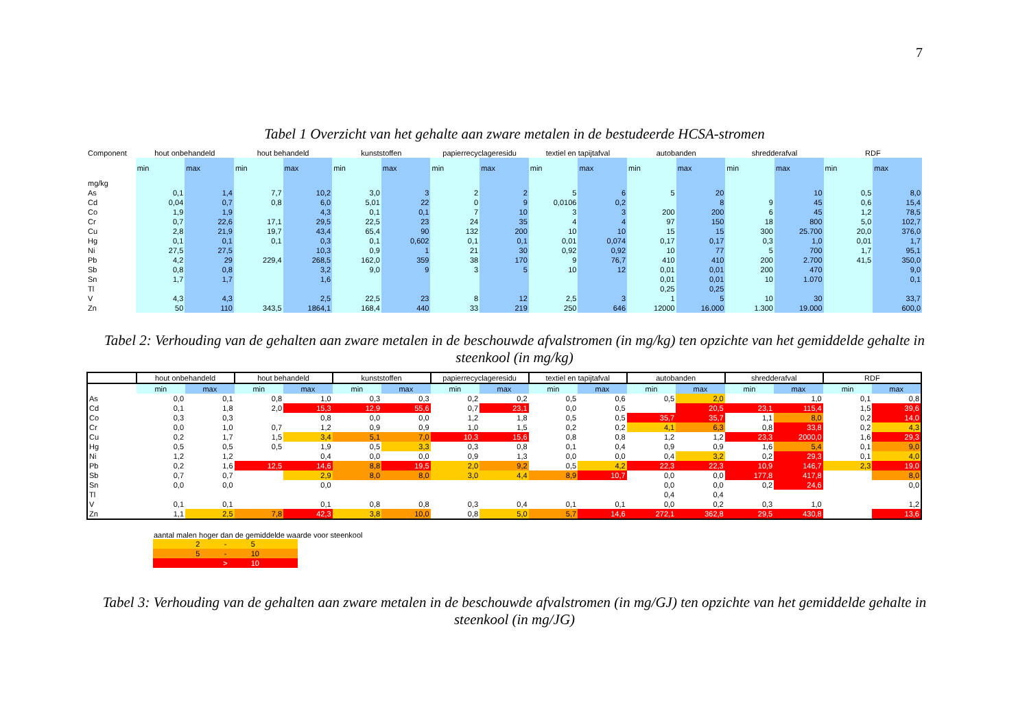7
Tabel 1 Overzicht van het gehalte aan zware metalen in de bestudeerde HCSA-stromen
| Component | hout onbehandeld | | hout behandeld | | kunststoffen | | papierrecyclageresidu | | textiel en tapijtafval | | autobanden | | shredderafval | | RDF | |
| --- | --- | --- | --- | --- | --- | --- | --- | --- | --- | --- | --- | --- | --- | --- | --- | --- |
| | min | max | min | max | min | max | min | max | min | max | min | max | min | max | min | max |
| mg/kg | | | | | | | | | | | | | | | | |
| As | 0,1 | 1,4 | 7,7 | 10,2 | 3,0 | 3 | 2 | 2 | 5 | 6 | 5 | 20 | | 10 | 0,5 | 8,0 |
| Cd | 0,04 | 0,7 | 0,8 | 6,0 | 5,01 | 22 | 0 | 9 | 0,0106 | 0,2 | | 8 | 9 | 45 | 0,6 | 15,4 |
| Co | 1,9 | 1,9 | | 4,3 | 0,1 | 0,1 | 7 | 10 | 3 | 3 | 200 | 200 | 6 | 45 | 1,2 | 78,5 |
| Cr | 0,7 | 22,6 | 17,1 | 29,5 | 22,5 | 23 | 24 | 35 | 4 | 4 | 97 | 150 | 18 | 800 | 5,0 | 102,7 |
| Cu | 2,8 | 21,9 | 19,7 | 43,4 | 65,4 | 90 | 132 | 200 | 10 | 10 | 15 | 15 | 300 | 25.700 | 20,0 | 376,0 |
| Hg | 0,1 | 0,1 | 0,1 | 0,3 | 0,1 | 0,602 | 0,1 | 0,1 | 0,01 | 0,074 | 0,17 | 0,17 | 0,3 | 1,0 | 0,01 | 1,7 |
| Ni | 27,5 | 27,5 | | 10,3 | 0,9 | 1 | 21 | 30 | 0,92 | 0,92 | 10 | 77 | 5 | 700 | 1,7 | 95,1 |
| Pb | 4,2 | 29 | 229,4 | 268,5 | 162,0 | 359 | 38 | 170 | 9 | 76,7 | 410 | 410 | 200 | 2.700 | 41,5 | 350,0 |
| Sb | 0,8 | 0,8 | | 3,2 | 9,0 | 9 | 3 | 5 | 10 | 12 | 0,01 | 0,01 | 200 | 470 | | 9,0 |
| Sn | 1,7 | 1,7 | | 1,6 | | | | | | | 0,01 | 0,01 | 10 | 1.070 | | 0,1 |
| Tl | | | | | | | | | | | 0,25 | 0,25 | | | | |
| V | 4,3 | 4,3 | | 2,5 | 22,5 | 23 | 8 | 12 | 2,5 | 3 | 1 | 5 | 10 | 30 | | 33,7 |
| Zn | 50 | 110 | 343,5 | 1864,1 | 168,4 | 440 | 33 | 219 | 250 | 646 | 12000 | 16.000 | 1.300 | 19.000 | | 600,0 |
Tabel 2: Verhouding van de gehalten aan zware metalen in de beschouwde afvalstromen (in mg/kg) ten opzichte van het gemiddelde gehalte in steenkool (in mg/kg)
| | hout onbehandeld | | hout behandeld | | kunststoffen | | papierrecyclageresidu | | textiel en tapijtafval | | autobanden | | shredderafval | | RDF | |
| --- | --- | --- | --- | --- | --- | --- | --- | --- | --- | --- | --- | --- | --- | --- | --- | --- |
| | min | max | min | max | min | max | min | max | min | max | min | max | min | max | min | max |
| As | 0,0 | 0,1 | 0,8 | 1,0 | 0,3 | 0,3 | 0,2 | 0,2 | 0,5 | 0,6 | 0,5 | 2,0 | | 1,0 | 0,1 | 0,8 |
| Cd | 0,1 | 1,8 | 2,0 | 15,3 | 12,9 | 55,6 | 0,7 | 23,1 | 0,0 | 0,5 | | 20,5 | 23,1 | 115,4 | 1,5 | 39,6 |
| Co | 0,3 | 0,3 | | 0,8 | 0,0 | 0,0 | 1,2 | 1,8 | 0,5 | 0,5 | 35,7 | 35,7 | 1,1 | 8,0 | 0,2 | 14,0 |
| Cr | 0,0 | 1,0 | 0,7 | 1,2 | 0,9 | 0,9 | 1,0 | 1,5 | 0,2 | 0,2 | 4,1 | 6,3 | 0,8 | 33,8 | 0,2 | 4,3 |
| Cu | 0,2 | 1,7 | 1,5 | 3,4 | 5,1 | 7,0 | 10,3 | 15,6 | 0,8 | 0,8 | 1,2 | 1,2 | 23,3 | 2000,0 | 1,6 | 29,3 |
| Hg | 0,5 | 0,5 | 0,5 | 1,9 | 0,5 | 3,3 | 0,3 | 0,8 | 0,1 | 0,4 | 0,9 | 0,9 | 1,6 | 5,4 | 0,1 | 9,0 |
| Ni | 1,2 | 1,2 | | 0,4 | 0,0 | 0,0 | 0,9 | 1,3 | 0,0 | 0,0 | 0,4 | 3,2 | 0,2 | 29,3 | 0,1 | 4,0 |
| Pb | 0,2 | 1,6 | 12,5 | 14,6 | 8,8 | 19,5 | 2,0 | 9,2 | 0,5 | 4,2 | 22,3 | 22,3 | 10,9 | 146,7 | 2,3 | 19,0 |
| Sb | 0,7 | 0,7 | | 2,9 | 8,0 | 8,0 | 3,0 | 4,4 | 8,9 | 10,7 | 0,0 | 0,0 | 177,8 | 417,8 | | 8,0 |
| Sn | 0,0 | 0,0 | | 0,0 | | | | | | | 0,0 | 0,0 | 0,2 | 24,6 | | 0,0 |
| Tl | | | | | | | | | | | 0,4 | 0,4 | | | | |
| V | 0,1 | 0,1 | | 0,1 | 0,8 | 0,8 | 0,3 | 0,4 | 0,1 | 0,1 | 0,0 | 0,2 | 0,3 | 1,0 | | 1,2 |
| Zn | 1,1 | 2,5 | 7,8 | 42,3 | 3,8 | 10,0 | 0,8 | 5,0 | 5,7 | 14,6 | 272,1 | 362,8 | 29,5 | 430,8 | | 13,6 |
aantal malen hoger dan de gemiddelde waarde voor steenkool
| 2 | - | 5 |
| 5 | - | 10 |
| | > | 10 |
Tabel 3: Verhouding van de gehalten aan zware metalen in de beschouwde afvalstromen (in mg/GJ) ten opzichte van het gemiddelde gehalte in steenkool (in mg/JG)